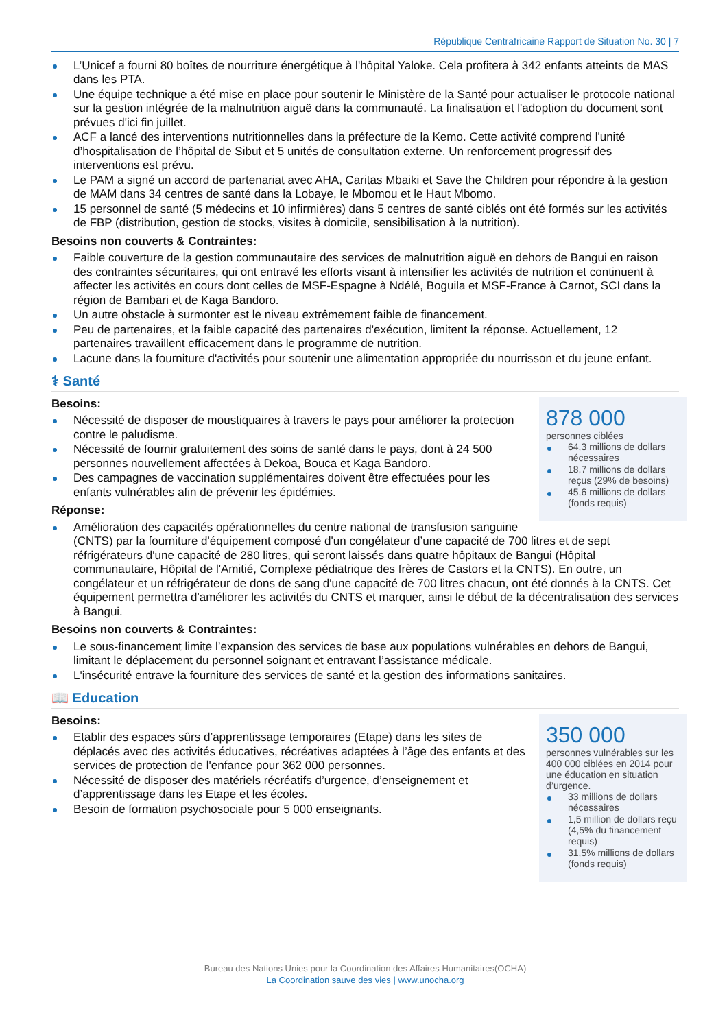République Centrafricaine Rapport de Situation No. 30 | 7
L’Unicef a fourni 80 boîtes de nourriture énergétique à l'hôpital Yaloke. Cela profitera à 342 enfants atteints de MAS dans les PTA.
Une équipe technique a été mise en place pour soutenir le Ministère de la Santé pour actualiser le protocole national sur la gestion intégrée de la malnutrition aiguë dans la communauté. La finalisation et l'adoption du document sont prévues d'ici fin juillet.
ACF a lancé des interventions nutritionnelles dans la préfecture de la Kemo. Cette activité comprend l'unité d’hospitalisation de l’hôpital de Sibut et 5 unités de consultation externe. Un renforcement progressif des interventions est prévu.
Le PAM a signé un accord de partenariat avec AHA, Caritas Mbaiki et Save the Children pour répondre à la gestion de MAM dans 34 centres de santé dans la Lobaye, le Mbomou et le Haut Mbomo.
15 personnel de santé (5 médecins et 10 infirmières) dans 5 centres de santé ciblés ont été formés sur les activités de FBP (distribution, gestion de stocks, visites à domicile, sensibilisation à la nutrition).
Besoins non couverts & Contraintes:
Faible couverture de la gestion communautaire des services de malnutrition aiguë en dehors de Bangui en raison des contraintes sécuritaires, qui ont entravé les efforts visant à intensifier les activités de nutrition et continuent à affecter les activités en cours dont celles de MSF-Espagne à Ndélé, Boguila et MSF-France à Carnot, SCI dans la région de Bambari et de Kaga Bandoro.
Un autre obstacle à surmonter est le niveau extrêmement faible de financement.
Peu de partenaires, et la faible capacité des partenaires d'exécution, limitent la réponse. Actuellement, 12 partenaires travaillent efficacement dans le programme de nutrition.
Lacune dans la fourniture d'activités pour soutenir une alimentation appropriée du nourrisson et du jeune enfant.
⚕ Santé
878 000
personnes ciblées
64,3 millions de dollars nécessaires
18,7 millions de dollars reçus (29% de besoins)
45,6 millions de dollars (fonds requis)
Besoins:
Nécessité de disposer de moustiquaires à travers le pays pour améliorer la protection contre le paludisme.
Nécessité de fournir gratuitement des soins de santé dans le pays, dont à 24 500 personnes nouvellement affectées à Dekoa, Bouca et Kaga Bandoro.
Des campagnes de vaccination supplémentaires doivent être effectuées pour les enfants vulnérables afin de prévenir les épidémies.
Réponse:
Amélioration des capacités opérationnelles du centre national de transfusion sanguine (CNTS) par la fourniture d'équipement composé d'un congélateur d’une capacité de 700 litres et de sept
réfrigérateurs d'une capacité de 280 litres, qui seront laissés dans quatre hôpitaux de Bangui (Hôpital communautaire, Hôpital de l'Amitié, Complexe pédiatrique des frères de Castors et la CNTS). En outre, un congélateur et un réfrigérateur de dons de sang d'une capacité de 700 litres chacun, ont été donnés à la CNTS. Cet équipement permettra d'améliorer les activités du CNTS et marquer, ainsi le début de la décentralisation des services à Bangui.
Besoins non couverts & Contraintes:
Le sous-financement limite l’expansion des services de base aux populations vulnérables en dehors de Bangui, limitant le déplacement du personnel soignant et entravant l’assistance médicale.
L'insécurité entrave la fourniture des services de santé et la gestion des informations sanitaires.
📖 Education
350 000
personnes vulnérables sur les 400 000 ciblées en 2014 pour une éducation en situation d’urgence.
33 millions de dollars nécessaires
1,5 million de dollars reçu (4,5% du financement requis)
31,5% millions de dollars (fonds requis)
Besoins:
Etablir des espaces sûrs d’apprentissage temporaires (Etape) dans les sites de déplacés avec des activités éducatives, récréatives adaptées à l’âge des enfants et des services de protection de l'enfance pour 362 000 personnes.
Nécessité de disposer des matériels récréatifs d’urgence, d’enseignement et d’apprentissage dans les Etape et les écoles.
Besoin de formation psychosociale pour 5 000 enseignants.
Bureau des Nations Unies pour la Coordination des Affaires Humanitaires(OCHA)
La Coordination sauve des vies | www.unocha.org